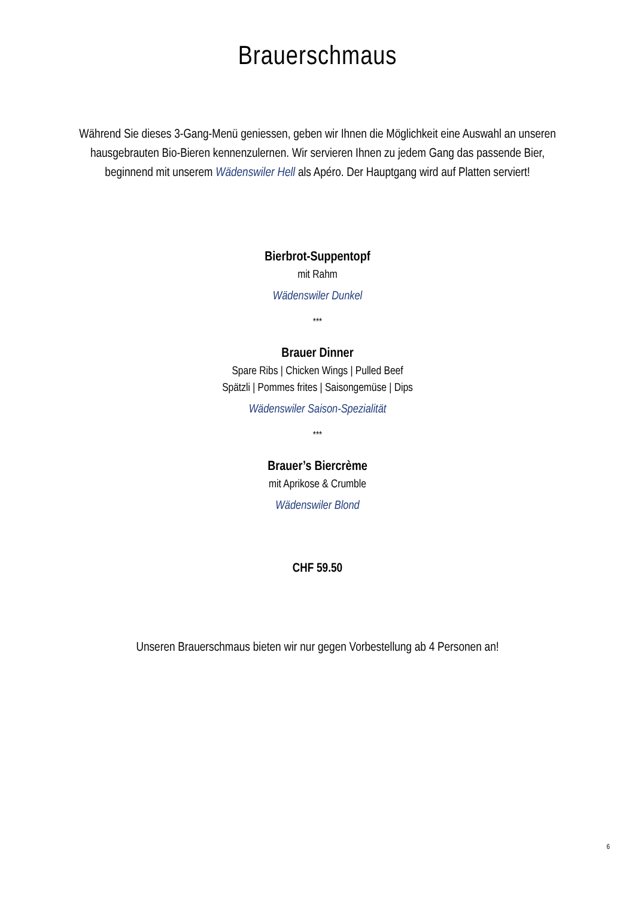Brauerschmaus
Während Sie dieses 3-Gang-Menü geniessen, geben wir Ihnen die Möglichkeit eine Auswahl an unseren hausgebrauten Bio-Bieren kennenzulernen. Wir servieren Ihnen zu jedem Gang das passende Bier, beginnend mit unserem Wädenswiler Hell als Apéro. Der Hauptgang wird auf Platten serviert!
Bierbrot-Suppentopf
mit Rahm
Wädenswiler Dunkel
***
Brauer Dinner
Spare Ribs | Chicken Wings | Pulled Beef
Spätzli | Pommes frites | Saisongemüse | Dips
Wädenswiler Saison-Spezialität
***
Brauer’s Biercrème
mit Aprikose & Crumble
Wädenswiler Blond
CHF 59.50
Unseren Brauerschmaus bieten wir nur gegen Vorbestellung ab 4 Personen an!
6